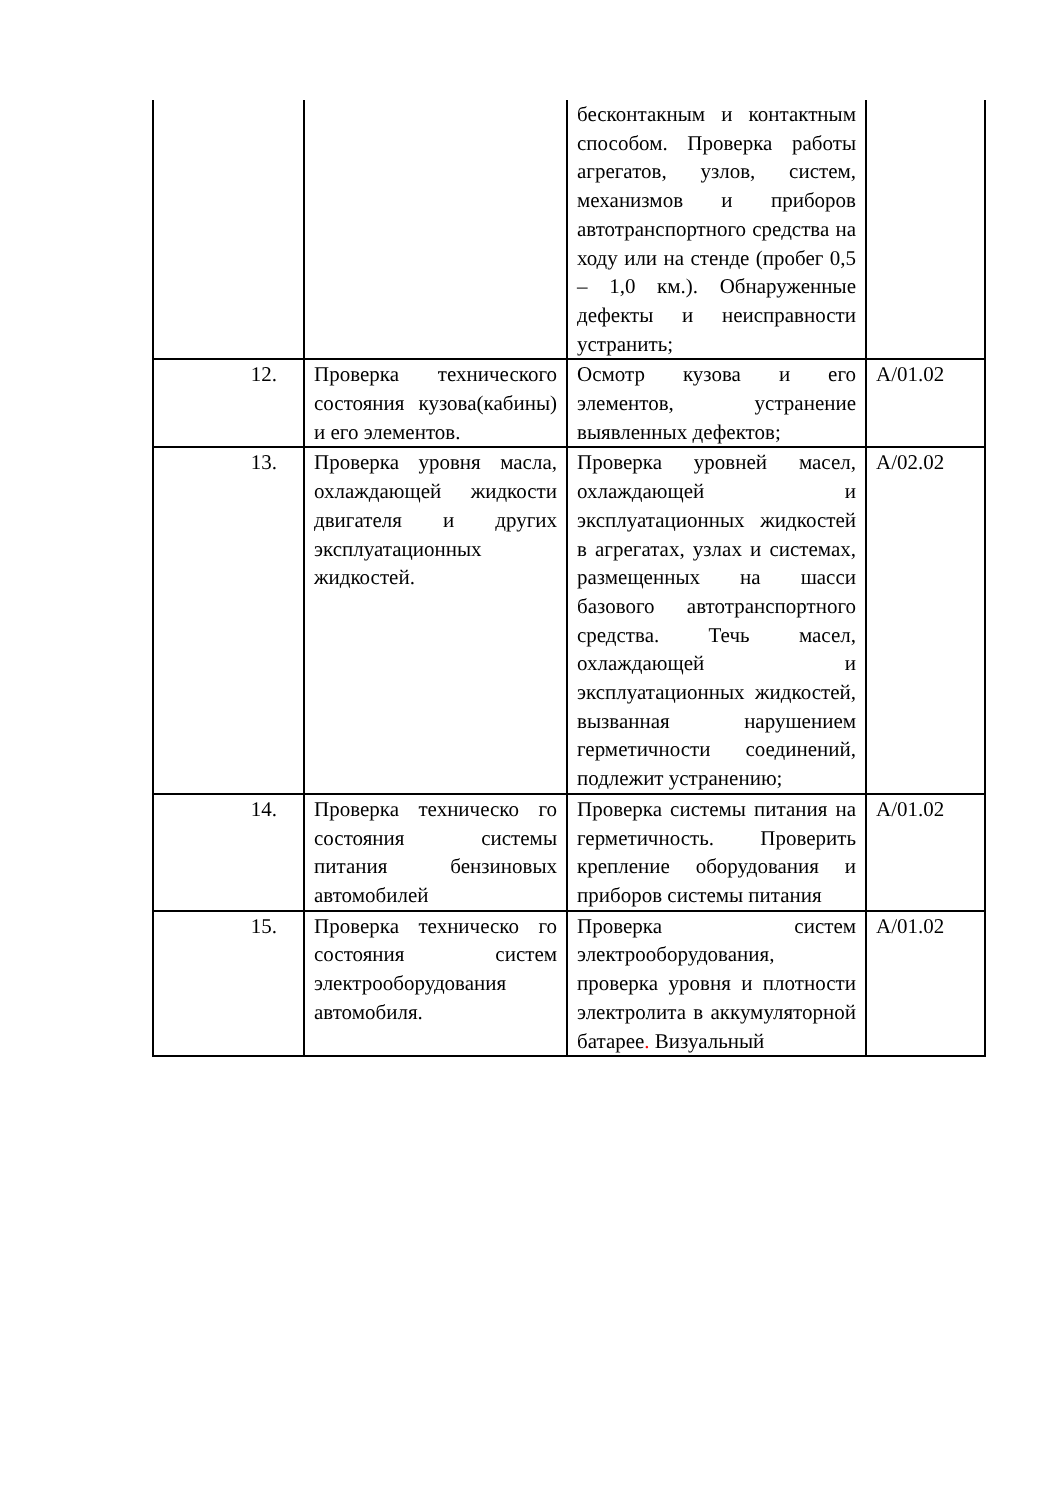| | | бесконтакным и контактным способом. Проверка работы агрегатов, узлов, систем, механизмов и приборов автотранспортного средства на ходу или на стенде (пробег 0,5 – 1,0 км.). Обнаруженные дефекты и неисправности устранить; | |
| 12. | Проверка технического состояния кузова(кабины) и его элементов. | Осмотр кузова и его элементов, устранение выявленных дефектов; | А/01.02 |
| 13. | Проверка уровня масла, охлаждающей жидкости двигателя и других эксплуатационных жидкостей. | Проверка уровней масел, охлаждающей и эксплуатационных жидкостей в агрегатах, узлах и системах, размещенных на шасси базового автотранспортного средства. Течь масел, охлаждающей и эксплуатационных жидкостей, вызванная нарушением герметичности соединений, подлежит устранению; | А/02.02 |
| 14. | Проверка техническо го состояния системы питания бензиновых автомобилей | Проверка системы питания на герметичность. Проверить крепление оборудования и приборов системы питания | А/01.02 |
| 15. | Проверка техническо го состояния систем электрооборудования автомобиля. | Проверка систем электрооборудования, проверка уровня и плотности электролита в аккумуляторной батарее . Визуальный | А/01.02 |